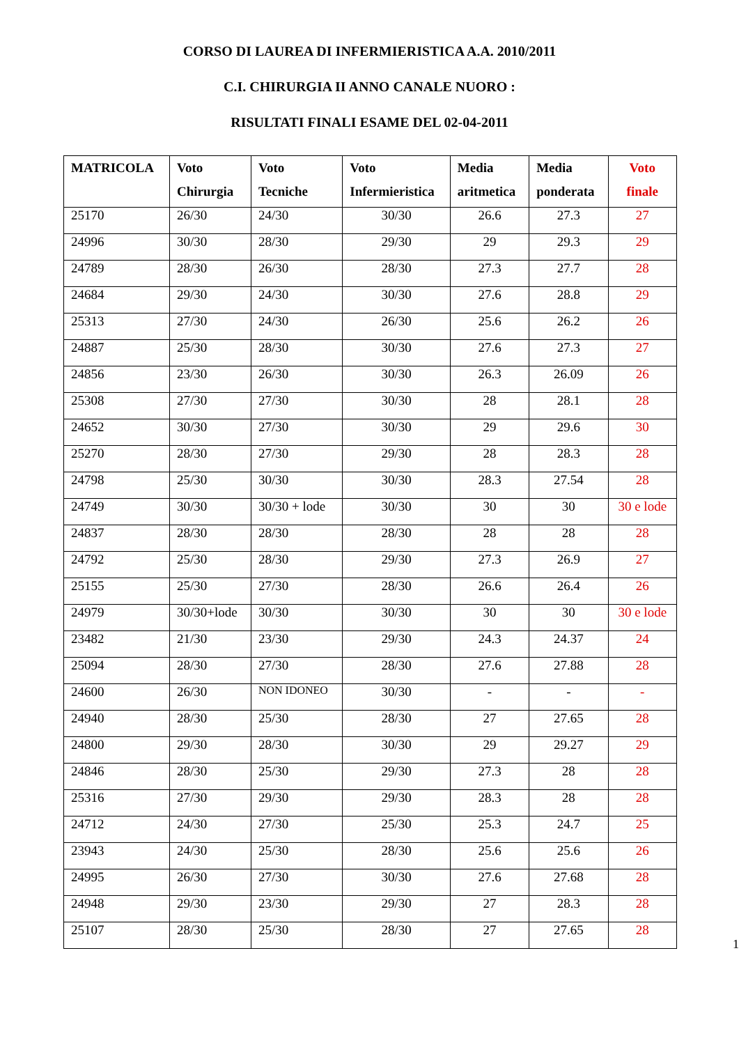CORSO DI LAUREA DI INFERMIERISTICA A.A. 2010/2011
C.I. CHIRURGIA II ANNO CANALE NUORO :
RISULTATI FINALI ESAME DEL 02-04-2011
| MATRICOLA | Voto Chirurgia | Voto Tecniche | Voto Infermieristica | Media aritmetica | Media ponderata | Voto finale |
| --- | --- | --- | --- | --- | --- | --- |
| 25170 | 26/30 | 24/30 | 30/30 | 26.6 | 27.3 | 27 |
| 24996 | 30/30 | 28/30 | 29/30 | 29 | 29.3 | 29 |
| 24789 | 28/30 | 26/30 | 28/30 | 27.3 | 27.7 | 28 |
| 24684 | 29/30 | 24/30 | 30/30 | 27.6 | 28.8 | 29 |
| 25313 | 27/30 | 24/30 | 26/30 | 25.6 | 26.2 | 26 |
| 24887 | 25/30 | 28/30 | 30/30 | 27.6 | 27.3 | 27 |
| 24856 | 23/30 | 26/30 | 30/30 | 26.3 | 26.09 | 26 |
| 25308 | 27/30 | 27/30 | 30/30 | 28 | 28.1 | 28 |
| 24652 | 30/30 | 27/30 | 30/30 | 29 | 29.6 | 30 |
| 25270 | 28/30 | 27/30 | 29/30 | 28 | 28.3 | 28 |
| 24798 | 25/30 | 30/30 | 30/30 | 28.3 | 27.54 | 28 |
| 24749 | 30/30 | 30/30 + lode | 30/30 | 30 | 30 | 30 e lode |
| 24837 | 28/30 | 28/30 | 28/30 | 28 | 28 | 28 |
| 24792 | 25/30 | 28/30 | 29/30 | 27.3 | 26.9 | 27 |
| 25155 | 25/30 | 27/30 | 28/30 | 26.6 | 26.4 | 26 |
| 24979 | 30/30+lode | 30/30 | 30/30 | 30 | 30 | 30 e lode |
| 23482 | 21/30 | 23/30 | 29/30 | 24.3 | 24.37 | 24 |
| 25094 | 28/30 | 27/30 | 28/30 | 27.6 | 27.88 | 28 |
| 24600 | 26/30 | NON IDONEO | 30/30 | - | - | - |
| 24940 | 28/30 | 25/30 | 28/30 | 27 | 27.65 | 28 |
| 24800 | 29/30 | 28/30 | 30/30 | 29 | 29.27 | 29 |
| 24846 | 28/30 | 25/30 | 29/30 | 27.3 | 28 | 28 |
| 25316 | 27/30 | 29/30 | 29/30 | 28.3 | 28 | 28 |
| 24712 | 24/30 | 27/30 | 25/30 | 25.3 | 24.7 | 25 |
| 23943 | 24/30 | 25/30 | 28/30 | 25.6 | 25.6 | 26 |
| 24995 | 26/30 | 27/30 | 30/30 | 27.6 | 27.68 | 28 |
| 24948 | 29/30 | 23/30 | 29/30 | 27 | 28.3 | 28 |
| 25107 | 28/30 | 25/30 | 28/30 | 27 | 27.65 | 28 |
1